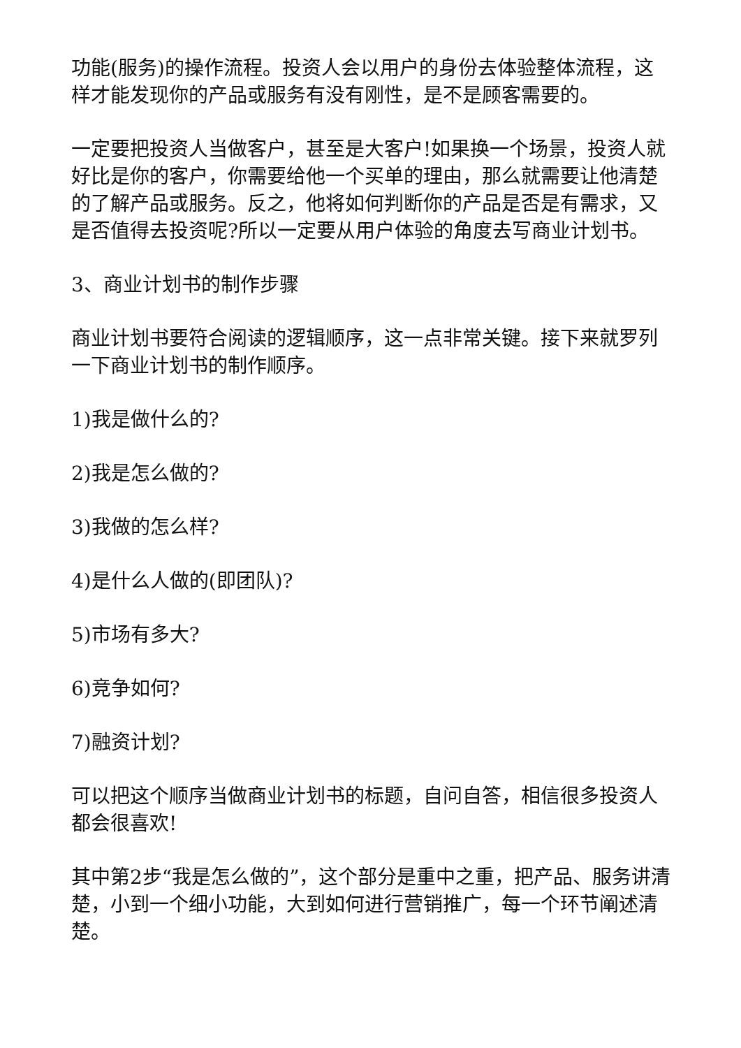功能(服务)的操作流程。投资人会以用户的身份去体验整体流程，这样才能发现你的产品或服务有没有刚性，是不是顾客需要的。
一定要把投资人当做客户，甚至是大客户!如果换一个场景，投资人就好比是你的客户，你需要给他一个买单的理由，那么就需要让他清楚的了解产品或服务。反之，他将如何判断你的产品是否是有需求，又是否值得去投资呢?所以一定要从用户体验的角度去写商业计划书。
3、商业计划书的制作步骤
商业计划书要符合阅读的逻辑顺序，这一点非常关键。接下来就罗列一下商业计划书的制作顺序。
1)我是做什么的?
2)我是怎么做的?
3)我做的怎么样?
4)是什么人做的(即团队)?
5)市场有多大?
6)竞争如何?
7)融资计划?
可以把这个顺序当做商业计划书的标题，自问自答，相信很多投资人都会很喜欢!
其中第2步“我是怎么做的”，这个部分是重中之重，把产品、服务讲清楚，小到一个细小功能，大到如何进行营销推广，每一个环节阐述清楚。